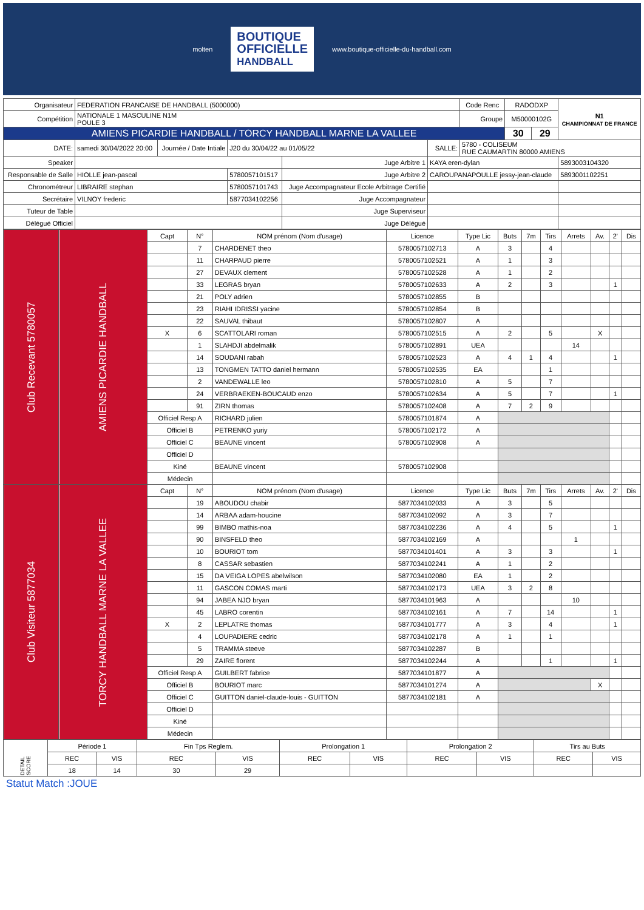molten
BOUTIQUE
OFFICIELLE
HANDBALL
www.boutique-officielle-du-handball.com
| Organisateur | FEDERATION FRANCAISE DE HANDBALL (5000000) | | | | | Code Renc | RADODXP | | N1 CHAMPIONNAT DE FRANCE |
| Compétition | NATIONALE 1 MASCULINE N1M POULE 3 | | | | | Groupe | M50000102G | | |
| AMIENS PICARDIE HANDBALL / TORCY HANDBALL MARNE LA VALLEE | | | | | | | 30 | 29 | |
| DATE: | samedi 30/04/2022 20:00 | Journée / Date Intiale | J20 du 30/04/22 au 01/05/22 | | SALLE: | 5780 - COLISEUM RUE CAUMARTIN 80000 AMIENS | | | |
| Speaker | | | | Juge Arbitre 1 | KAYA eren-dylan | | | | 5893003104320 |
| Responsable de Salle | HIOLLE jean-pascal | | 5780057101517 | Juge Arbitre 2 | CAROUPANAPOULLE jessy-jean-claude | | | | 5893001102251 |
| Chronométreur | LIBRAIRE stephan | | 5780057101743 | Juge Accompagnateur Ecole Arbitrage Certifié | | | | | |
| Secrétaire | VILNOY frederic | | 5877034102256 | Juge Accompagnateur | | | | | |
| Tuteur de Table | | | | Juge Superviseur | | | | | |
| Délégué Officiel | | | | Juge Délégué | | | | | |
| Club Recevant 5780057 | AMIENS PICARDIE HANDBALL | Capt | N° | NOM prénom (Nom d'usage) | Licence | Type Lic | Buts | 7m | Tirs | Arrets | Av. | 2' | Dis |
| | | | 7 | CHARDENET theo | 5780057102713 | A | 3 | | 4 | | | | |
| | | | 11 | CHARPAUD pierre | 5780057102521 | A | 1 | | 3 | | | | |
| | | | 27 | DEVAUX clement | 5780057102528 | A | 1 | | 2 | | | | |
| | | | 33 | LEGRAS bryan | 5780057102633 | A | 2 | | 3 | | | 1 | |
| | | | 21 | POLY adrien | 5780057102855 | B | | | | | | | |
| | | | 23 | RIAHI IDRISSI yacine | 5780057102854 | B | | | | | | | |
| | | | 22 | SAUVAL thibaut | 5780057102807 | A | | | | | | | |
| | | X | 6 | SCATTOLARI roman | 5780057102515 | A | 2 | | 5 | | X | | |
| | | | 1 | SLAHDJI abdelmalik | 5780057102891 | UEA | | | | 14 | | | |
| | | | 14 | SOUDANI rabah | 5780057102523 | A | 4 | 1 | 4 | | | 1 | |
| | | | 13 | TONGMEN TATTO daniel hermann | 5780057102535 | EA | | | 1 | | | | |
| | | | 2 | VANDEWALLE leo | 5780057102810 | A | 5 | | 7 | | | | |
| | | | 24 | VERBRAEKEN-BOUCAUD enzo | 5780057102634 | A | 5 | | 7 | | | 1 | |
| | | | 91 | ZIRN thomas | 5780057102408 | A | 7 | 2 | 9 | | | | |
| | | Officiel Resp A | | RICHARD julien | 5780057101874 | A | | | | | | | |
| | | Officiel B | | PETRENKO yuriy | 5780057102172 | A | | | | | | | |
| | | Officiel C | | BEAUNE vincent | 5780057102908 | A | | | | | | | |
| | | Officiel D | | | | | | | | | | | |
| | | Kiné | | BEAUNE vincent | 5780057102908 | | | | | | | | |
| | | Médecin | | | | | | | | | | | |
| Club Visiteur 5877034 | TORCY HANDBALL MARNE LA VALLEE | Capt | N° | NOM prénom (Nom d'usage) | Licence | Type Lic | Buts | 7m | Tirs | Arrets | Av. | 2' | Dis |
| | | | 19 | ABOUDOU chabir | 5877034102033 | A | 3 | | 5 | | | | |
| | | | 14 | ARBAA adam-houcine | 5877034102092 | A | 3 | | 7 | | | | |
| | | | 99 | BIMBO mathis-noa | 5877034102236 | A | 4 | | 5 | | | 1 | |
| | | | 90 | BINSFELD theo | 5877034102169 | A | | | | 1 | | | |
| | | | 10 | BOURIOT tom | 5877034101401 | A | 3 | | 3 | | | 1 | |
| | | | 8 | CASSAR sebastien | 5877034102241 | A | 1 | | 2 | | | | |
| | | | 15 | DA VEIGA LOPES abelwilson | 5877034102080 | EA | 1 | | 2 | | | | |
| | | | 11 | GASCON COMAS marti | 5877034102173 | UEA | 3 | 2 | 8 | | | | |
| | | | 94 | JABEA NJO bryan | 5877034101963 | A | | | | 10 | | | |
| | | | 45 | LABRO corentin | 5877034102161 | A | 7 | | 14 | | | 1 | |
| | | X | 2 | LEPLATRE thomas | 5877034101777 | A | 3 | | 4 | | | 1 | |
| | | | 4 | LOUPADIERE cedric | 5877034102178 | A | 1 | | 1 | | | | |
| | | | 5 | TRAMMA steeve | 5877034102287 | B | | | | | | | |
| | | | 29 | ZAIRE florent | 5877034102244 | A | | | 1 | | | 1 | |
| | | Officiel Resp A | | GUILBERT fabrice | 5877034101877 | A | | | | | | | |
| | | Officiel B | | BOURIOT marc | 5877034101274 | A | | | | | X | | |
| | | Officiel C | | GUITTON daniel-claude-louis - GUITTON | 5877034102181 | A | | | | | | | |
| | | Officiel D | | | | | | | | | | | |
| | | Kiné | | | | | | | | | | | |
| | | Médecin | | | | | | | | | | | |
| DETAIL SCORE | Période 1 | | Fin Tps Reglem. | | Prolongation 1 | | Prolongation 2 | | Tirs au Buts | |
| | REC | VIS | REC | VIS | REC | VIS | REC | VIS | REC | VIS |
| | 18 | 14 | 30 | 29 | | | | | | |
Statut Match :JOUE